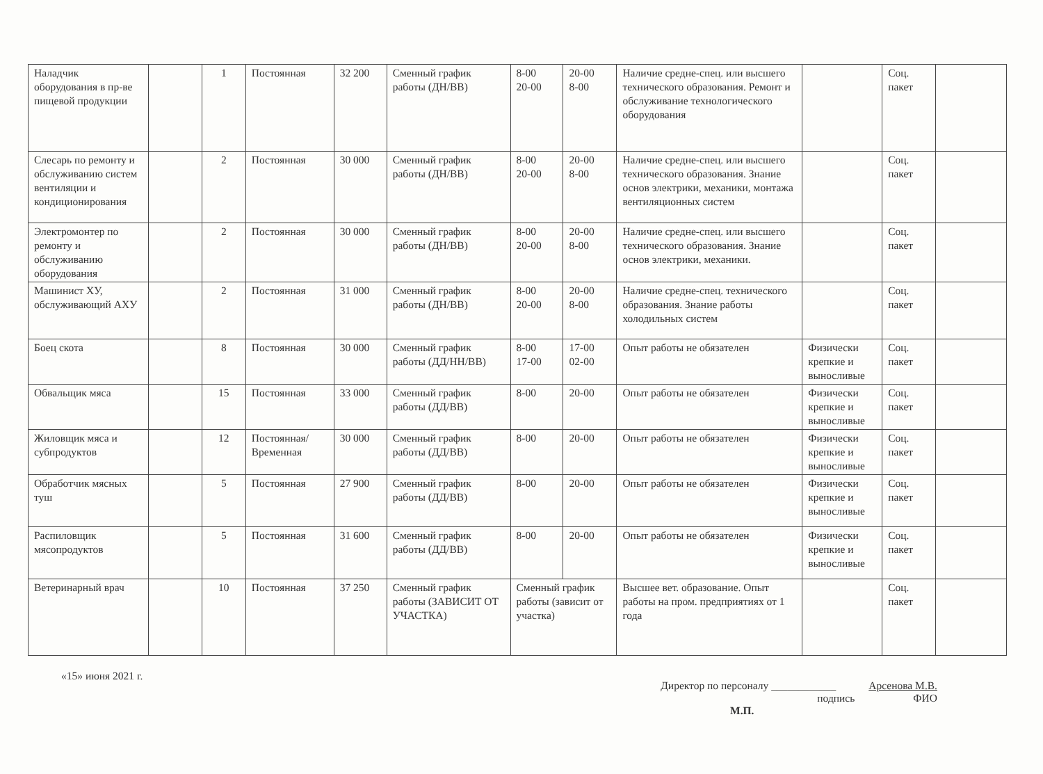| Наладчик оборудования в пр-ве пищевой продукции | | 1 | Постоянная | 32 200 | Сменный график работы (ДН/ВВ) | 8-00 20-00 | 20-00 8-00 | Наличие средне-спец. или высшего технического образования. Ремонт и обслуживание технологического оборудования | | Соц. пакет | |
| Слесарь по ремонту и обслуживанию систем вентиляции и кондиционирования | | 2 | Постоянная | 30 000 | Сменный график работы (ДН/ВВ) | 8-00 20-00 | 20-00 8-00 | Наличие средне-спец. или высшего технического образования. Знание основ электрики, механики, монтажа вентиляционных систем | | Соц. пакет | |
| Электромонтер по ремонту и обслуживанию оборудования | | 2 | Постоянная | 30 000 | Сменный график работы (ДН/ВВ) | 8-00 20-00 | 20-00 8-00 | Наличие средне-спец. или высшего технического образования. Знание основ электрики, механики. | | Соц. пакет | |
| Машинист ХУ, обслуживающий АХУ | | 2 | Постоянная | 31 000 | Сменный график работы (ДН/ВВ) | 8-00 20-00 | 20-00 8-00 | Наличие средне-спец. технического образования. Знание работы холодильных систем | | Соц. пакет | |
| Боец скота | | 8 | Постоянная | 30 000 | Сменный график работы (ДД/НН/ВВ) | 8-00 17-00 | 17-00 02-00 | Опыт работы не обязателен | Физически крепкие и выносливые | Соц. пакет | |
| Обвальщик мяса | | 15 | Постоянная | 33 000 | Сменный график работы (ДД/ВВ) | 8-00 | 20-00 | Опыт работы не обязателен | Физически крепкие и выносливые | Соц. пакет | |
| Жиловщик мяса и субпродуктов | | 12 | Постоянная/ Временная | 30 000 | Сменный график работы (ДД/ВВ) | 8-00 | 20-00 | Опыт работы не обязателен | Физически крепкие и выносливые | Соц. пакет | |
| Обработчик мясных туш | | 5 | Постоянная | 27 900 | Сменный график работы (ДД/ВВ) | 8-00 | 20-00 | Опыт работы не обязателен | Физически крепкие и выносливые | Соц. пакет | |
| Распиловщик мясопродуктов | | 5 | Постоянная | 31 600 | Сменный график работы (ДД/ВВ) | 8-00 | 20-00 | Опыт работы не обязателен | Физически крепкие и выносливые | Соц. пакет | |
| Ветеринарный врач | | 10 | Постоянная | 37 250 | Сменный график работы (ЗАВИСИТ ОТ УЧАСТКА) | Сменный график работы (зависит от участка) | | Высшее вет. образование. Опыт работы на пром. предприятиях от 1 года | | Соц. пакет | |
«15» июня 2021 г.
Директор по персоналу ____________
подпись Арсенова М.В.
ФИО
М.П.